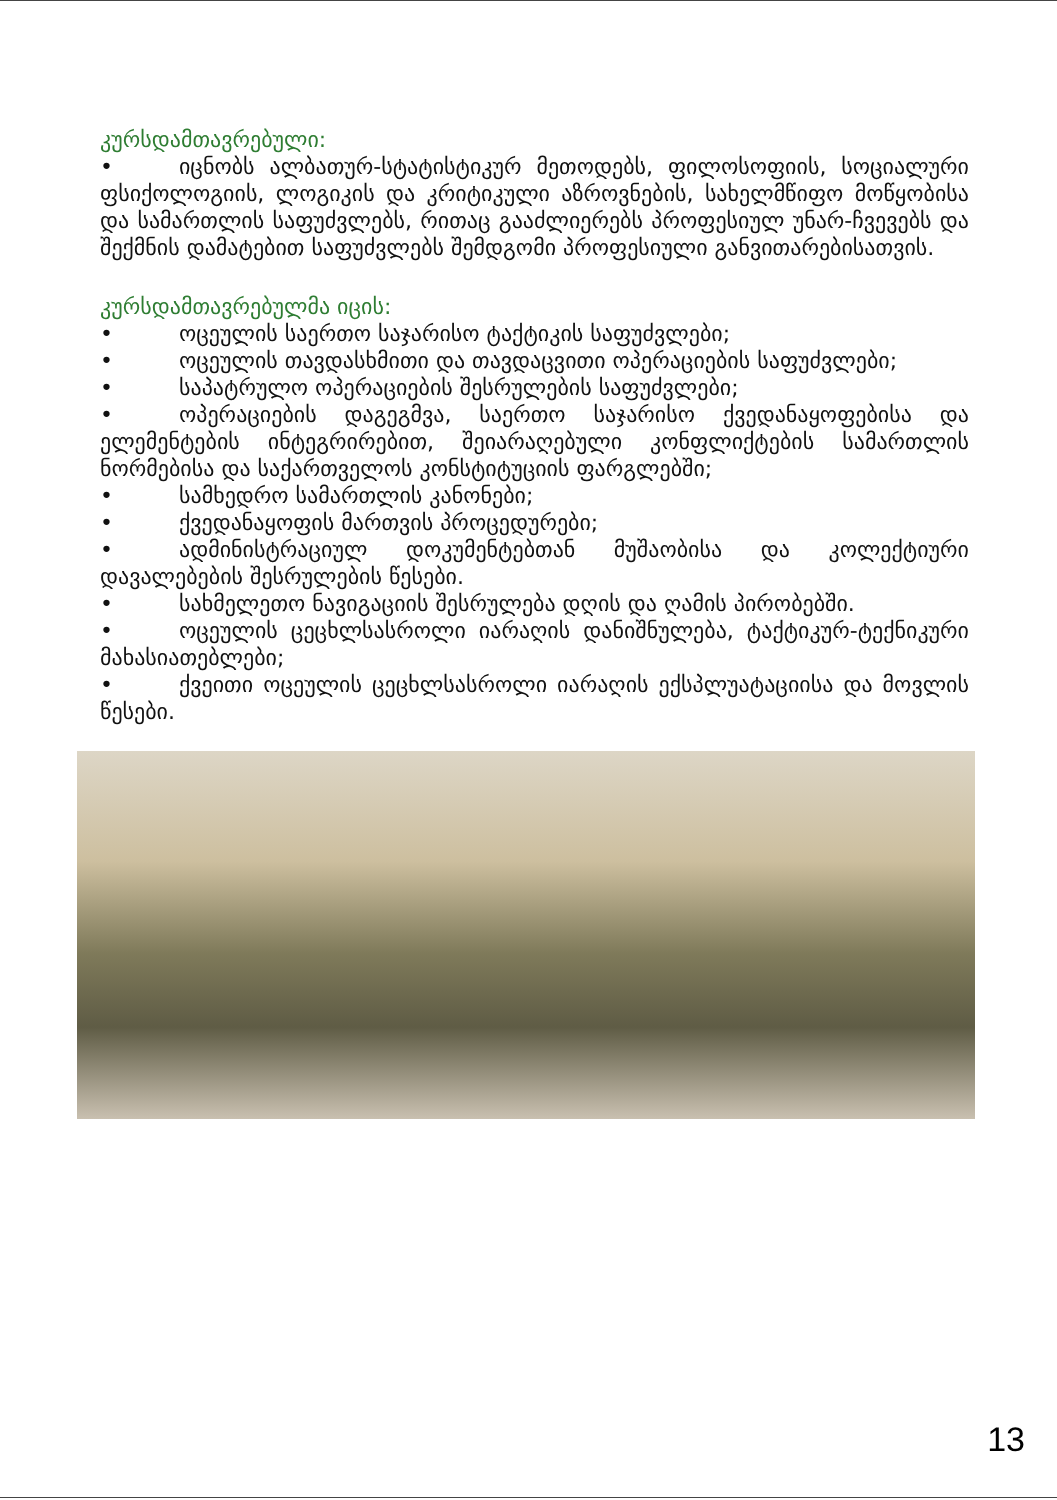კურსდამთავრებული:
•   იცნობს ალბათურ-სტატისტიკურ მეთოდებს, ფილოსოფიის, სოციალური ფსიქოლოგიის, ლოგიკის და კრიტიკული აზროვნების, სახელმწიფო მოწყობისა და სამართლის საფუძვლებს, რითაც გააძლიერებს პროფესიულ უნარ-ჩვევებს და შექმნის დამატებით საფუძვლებს შემდგომი პროფესიული განვითარებისათვის.
კურსდამთავრებულმა იცის:
•   ოცეულის საერთო საჯარისო ტაქტიკის საფუძვლები;
•   ოცეულის თავდასხმითი და თავდაცვითი ოპერაციების საფუძვლები;
•   საპატრულო ოპერაციების შესრულების საფუძვლები;
•   ოპერაციების დაგეგმვა, საერთო საჯარისო ქვედანაყოფებისა და ელემენტების ინტეგრირებით, შეიარაღებული კონფლიქტების სამართლის ნორმებისა და საქართველოს კონსტიტუციის ფარგლებში;
•   სამხედრო სამართლის კანონები;
•   ქვედანაყოფის მართვის პროცედურები;
•   ადმინისტრაციულ დოკუმენტებთან მუშაობისა და კოლექტიური დავალებების შესრულების წესები.
•   სახმელეთო ნავიგაციის შესრულება დღის და ღამის პირობებში.
•   ოცეულის ცეცხლსასროლი იარაღის დანიშნულება, ტაქტიკურ-ტექნიკური მახასიათებლები;
•   ქვეითი ოცეულის ცეცხლსასროლი იარაღის ექსპლუატაციისა და მოვლის წესები.
13